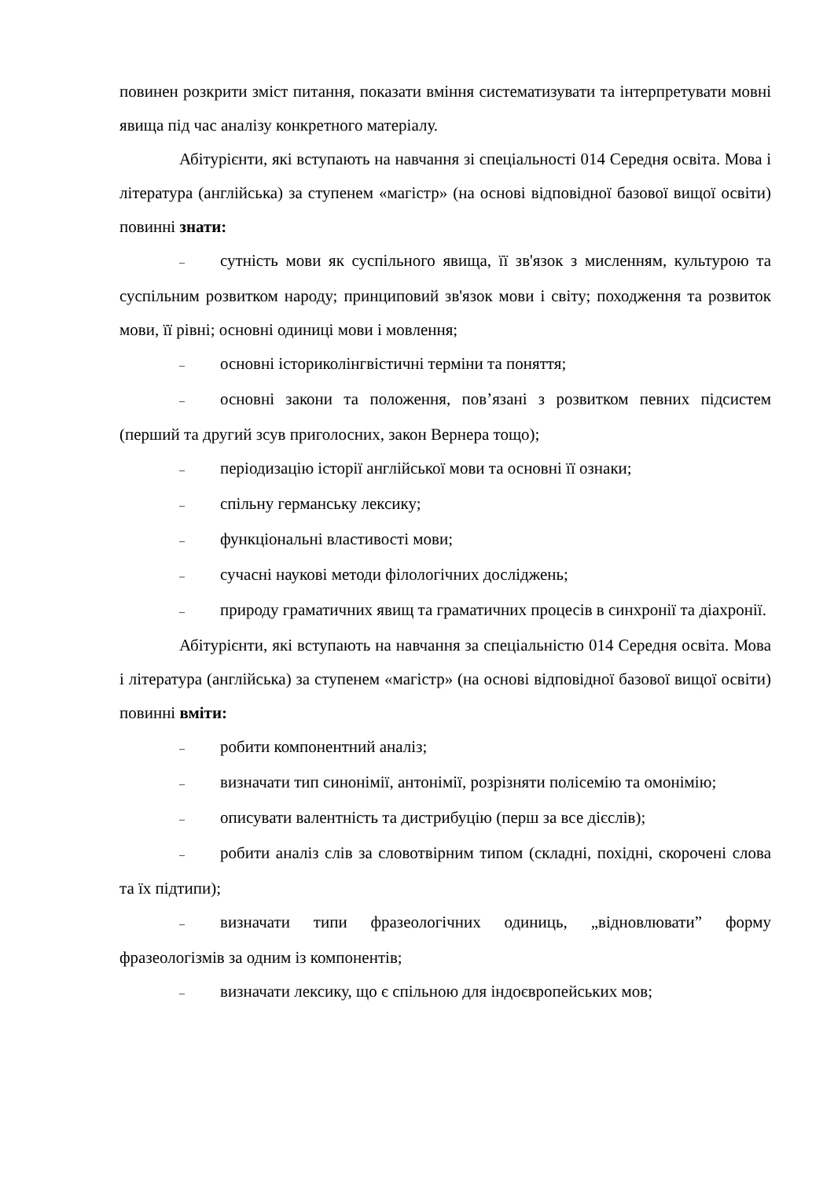повинен розкрити зміст питання, показати вміння систематизувати та інтерпретувати мовні явища під час аналізу конкретного матеріалу.
Абітурієнти, які вступають на навчання зі спеціальності 014 Середня освіта. Мова і література (англійська) за ступенем «магістр» (на основі відповідної базової вищої освіти) повинні знати:
– сутність мови як суспільного явища, її зв'язок з мисленням, культурою та суспільним розвитком народу; принциповий зв'язок мови і світу; походження та розвиток мови, її рівні; основні одиниці мови і мовлення;
– основні історико­лінгвістичні терміни та поняття;
– основні закони та положення, пов’язані з розвитком певних підсистем (перший та другий зсув приголосних, закон Вернера тощо);
– періодизацію історії англійської мови та основні її ознаки;
– спільну германську лексику;
– функціональні властивості мови;
– сучасні наукові методи філологічних досліджень;
– природу граматичних явищ та граматичних процесів в синхронії та діахронії.
Абітурієнти, які вступають на навчання за спеціальністю 014 Середня освіта. Мова і література (англійська) за ступенем «магістр» (на основі відповідної базової вищої освіти) повинні вміти:
– робити компонентний аналіз;
– визначати тип синонімії, антонімії, розрізняти полісемію та омонімію;
– описувати валентність та дистрибуцію (перш за все дієслів);
– робити аналіз слів за словотвірним типом (складні, похідні, скорочені слова та їх підтипи);
– визначати типи фразеологічних одиниць, „відновлювати” форму фразеологізмів за одним із компонентів;
– визначати лексику, що є спільною для індоєвропейських мов;